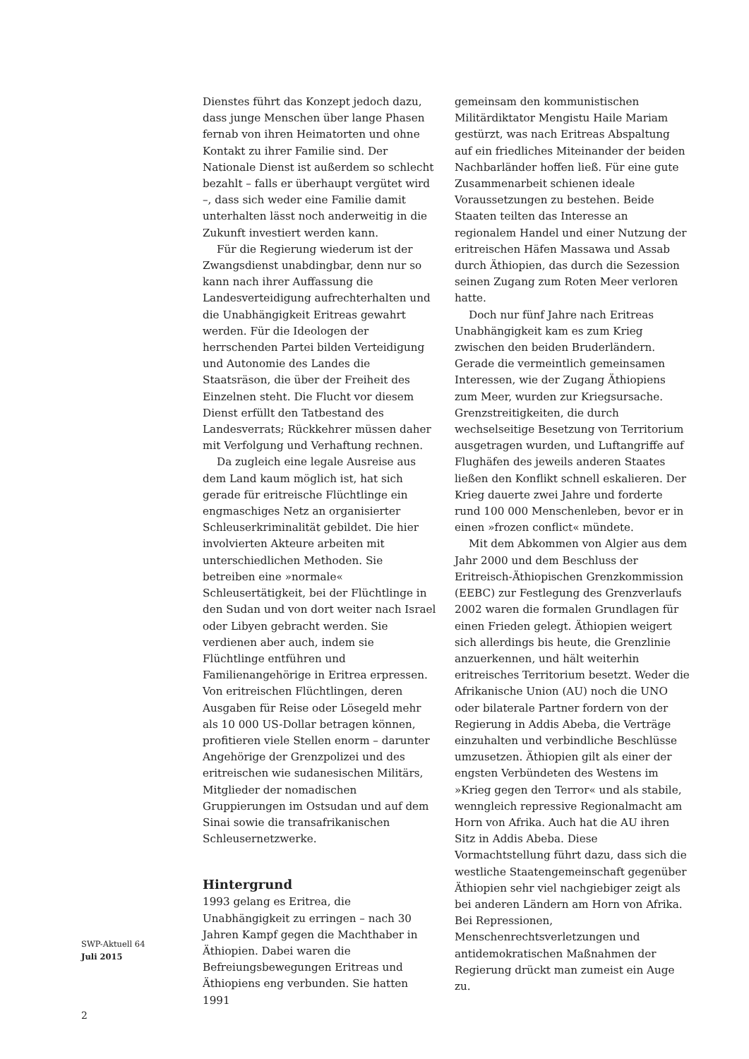Dienstes führt das Konzept jedoch dazu, dass junge Menschen über lange Phasen fernab von ihren Heimatorten und ohne Kontakt zu ihrer Familie sind. Der Nationale Dienst ist außerdem so schlecht bezahlt – falls er überhaupt vergütet wird –, dass sich weder eine Familie damit unterhalten lässt noch anderweitig in die Zukunft investiert werden kann.
Für die Regierung wiederum ist der Zwangsdienst unabdingbar, denn nur so kann nach ihrer Auffassung die Landesverteidigung aufrechterhalten und die Unabhängigkeit Eritreas gewahrt werden. Für die Ideologen der herrschenden Partei bilden Verteidigung und Autonomie des Landes die Staatsräson, die über der Freiheit des Einzelnen steht. Die Flucht vor diesem Dienst erfüllt den Tatbestand des Landesverrats; Rückkehrer müssen daher mit Verfolgung und Verhaftung rechnen.
Da zugleich eine legale Ausreise aus dem Land kaum möglich ist, hat sich gerade für eritreische Flüchtlinge ein engmaschiges Netz an organisierter Schleuserkriminalität gebildet. Die hier involvierten Akteure arbeiten mit unterschiedlichen Methoden. Sie betreiben eine »normale« Schleusertätigkeit, bei der Flüchtlinge in den Sudan und von dort weiter nach Israel oder Libyen gebracht werden. Sie verdienen aber auch, indem sie Flüchtlinge entführen und Familienangehörige in Eritrea erpressen. Von eritreischen Flüchtlingen, deren Ausgaben für Reise oder Lösegeld mehr als 10 000 US-Dollar betragen können, profitieren viele Stellen enorm – darunter Angehörige der Grenzpolizei und des eritreischen wie sudanesischen Militärs, Mitglieder der nomadischen Gruppierungen im Ostsudan und auf dem Sinai sowie die transafrikanischen Schleusernetzwerke.
Hintergrund
1993 gelang es Eritrea, die Unabhängigkeit zu erringen – nach 30 Jahren Kampf gegen die Machthaber in Äthiopien. Dabei waren die Befreiungsbewegungen Eritreas und Äthiopiens eng verbunden. Sie hatten 1991
gemeinsam den kommunistischen Militärdiktator Mengistu Haile Mariam gestürzt, was nach Eritreas Abspaltung auf ein friedliches Miteinander der beiden Nachbarländer hoffen ließ. Für eine gute Zusammenarbeit schienen ideale Voraussetzungen zu bestehen. Beide Staaten teilten das Interesse an regionalem Handel und einer Nutzung der eritreischen Häfen Massawa und Assab durch Äthiopien, das durch die Sezession seinen Zugang zum Roten Meer verloren hatte.
Doch nur fünf Jahre nach Eritreas Unabhängigkeit kam es zum Krieg zwischen den beiden Bruderländern. Gerade die vermeintlich gemeinsamen Interessen, wie der Zugang Äthiopiens zum Meer, wurden zur Kriegsursache. Grenzstreitigkeiten, die durch wechselseitige Besetzung von Territorium ausgetragen wurden, und Luftangriffe auf Flughäfen des jeweils anderen Staates ließen den Konflikt schnell eskalieren. Der Krieg dauerte zwei Jahre und forderte rund 100 000 Menschenleben, bevor er in einen »frozen conflict« mündete.
Mit dem Abkommen von Algier aus dem Jahr 2000 und dem Beschluss der Eritreisch-Äthiopischen Grenzkommission (EEBC) zur Festlegung des Grenzverlaufs 2002 waren die formalen Grundlagen für einen Frieden gelegt. Äthiopien weigert sich allerdings bis heute, die Grenzlinie anzuerkennen, und hält weiterhin eritreisches Territorium besetzt. Weder die Afrikanische Union (AU) noch die UNO oder bilaterale Partner fordern von der Regierung in Addis Abeba, die Verträge einzuhalten und verbindliche Beschlüsse umzusetzen. Äthiopien gilt als einer der engsten Verbündeten des Westens im »Krieg gegen den Terror« und als stabile, wenngleich repressive Regionalmacht am Horn von Afrika. Auch hat die AU ihren Sitz in Addis Abeba. Diese Vormachtstellung führt dazu, dass sich die westliche Staatengemeinschaft gegenüber Äthiopien sehr viel nachgiebiger zeigt als bei anderen Ländern am Horn von Afrika. Bei Repressionen, Menschenrechtsverletzungen und antidemokratischen Maßnahmen der Regierung drückt man zumeist ein Auge zu.
SWP-Aktuell 64
Juli 2015
2